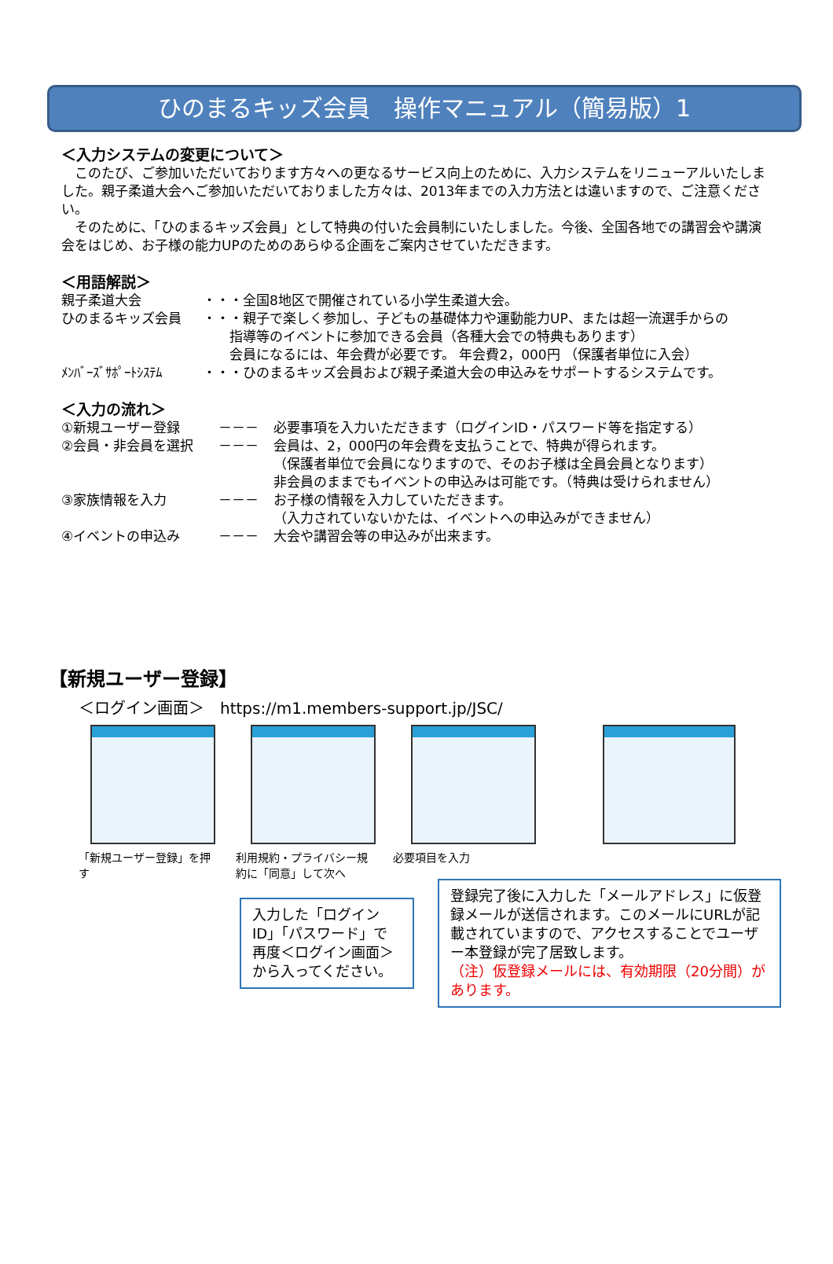ひのまるキッズ会員　操作マニュアル（簡易版）1
＜入力システムの変更について＞
　このたび、ご参加いただいております方々への更なるサービス向上のために、入力システムをリニューアルいたしました。親子柔道大会へご参加いただいておりました方々は、2013年までの入力方法とは違いますので、ご注意ください。
　そのために、「ひのまるキッズ会員」として特典の付いた会員制にいたしました。今後、全国各地での講習会や講演会をはじめ、お子様の能力UPのためのあらゆる企画をご案内させていただきます。
＜用語解説＞
親子柔道大会 ・・・全国8地区で開催されている小学生柔道大会。
ひのまるキッズ会員 ・・・親子で楽しく参加し、子どもの基礎体力や運動能力UP、または超一流選手からの
　　指導等のイベントに参加できる会員（各種大会での特典もあります）
　　会員になるには、年会費が必要です。 年会費2，000円 （保護者単位に入会）
ﾒﾝﾊﾞｰｽﾞｻﾎﾟｰﾄｼｽﾃﾑ ・・・ひのまるキッズ会員および親子柔道大会の申込みをサポートするシステムです。
＜入力の流れ＞
①新規ユーザー登録 －－－ 必要事項を入力いただきます（ログインID・パスワード等を指定する）
②会員・非会員を選択 －－－ 会員は、2，000円の年会費を支払うことで、特典が得られます。
（保護者単位で会員になりますので、そのお子様は全員会員となります）
非会員のままでもイベントの申込みは可能です。（特典は受けられません）
③家族情報を入力 －－－ お子様の情報を入力していただきます。
（入力されていないかたは、イベントへの申込みができません）
④イベントの申込み －－－ 大会や講習会等の申込みが出来ます。
【新規ユーザー登録】
＜ログイン画面＞　https://m1.members-support.jp/JSC/
「新規ユーザー登録」を押す
利用規約・プライバシー規約に「同意」して次へ
必要項目を入力
入力した「ログインID」「パスワード」で
再度＜ログイン画面＞
から入ってください。
登録完了後に入力した「メールアドレス」に仮登録メールが送信されます。このメールにURLが記載されていますので、アクセスすることでユーザー本登録が完了居致します。
（注）仮登録メールには、有効期限（20分間）があります。